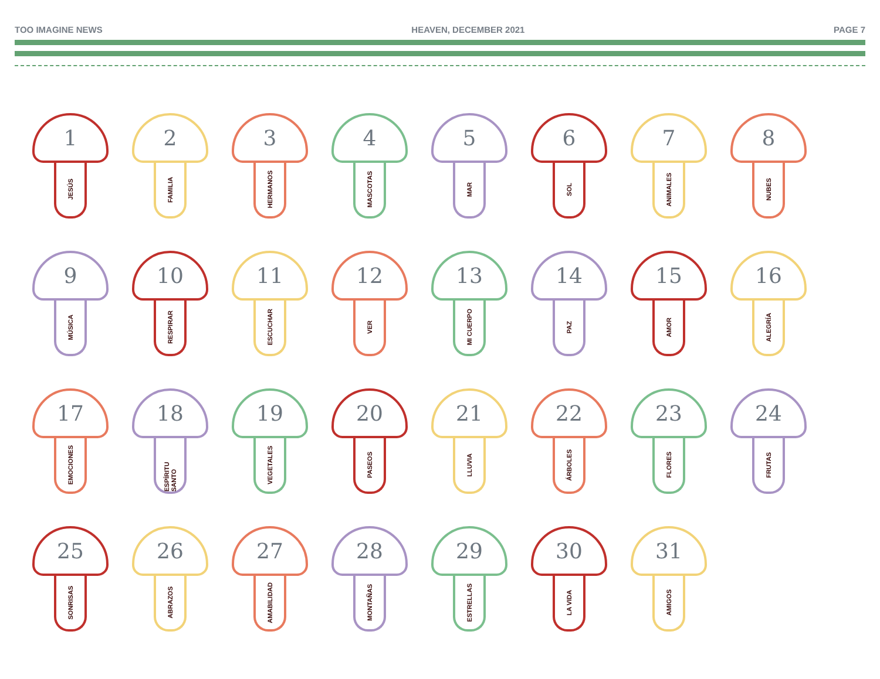TOO IMAGINE NEWS HEAVEN, DECEMBER 2021 PAGE 7
1
JESÚS
2
FAMILIA
3
HERMANOS
4
MASCOTAS
5
MAR
6
SOL
7
ANIMALES
8
NUBES
9
MÚSICA
10
RESPIRAR
11
ESCUCHAR
12
VER
13
MI CUERPO
14
PAZ
15
AMOR
16
ALEGRÍA
17
EMOCIONES
18
ESPÍRITU SANTO
19
VEGETALES
20
PASEOS
21
LLUVIA
22
ÁRBOLES
23
FLORES
24
FRUTAS
25
SONRISAS
26
ABRAZOS
27
AMABILIDAD
28
MONTAÑAS
29
ESTRELLAS
30
LA VIDA
31
AMIGOS